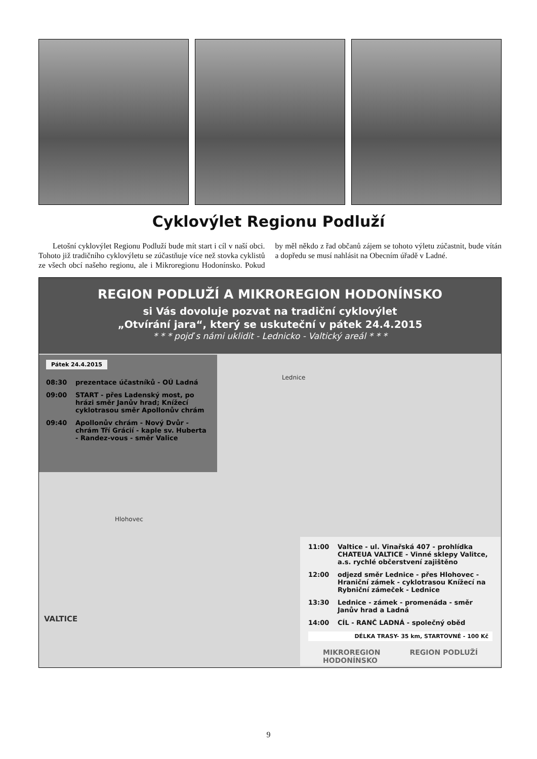Cyklovýlet Regionu Podluží
Letošní cyklovýlet Regionu Podluží bude mít start i cíl v naší obci. Tohoto již tradičního cyklovýletu se zúčastňuje více než stovka cyklistů ze všech obcí našeho regionu, ale i Mikroregionu Hodonínsko. Pokud by měl někdo z řad občanů zájem se tohoto výletu zúčastnit, bude vítán a dopředu se musí nahlásit na Obecním úřadě v Ladné.
REGION PODLUŽÍ A MIKROREGION HODONÍNSKO
si Vás dovoluje pozvat na tradiční cyklovýlet
„Otvírání jara“, který se uskuteční v pátek 24.4.2015
* * * pojď s námi uklidit - Lednicko - Valtický areál * * *
Pátek 24.4.2015
08:30 prezentace účastníků - OÚ Ladná
09:00 START - přes Ladenský most, po hrázi směr Janův hrad; Knížecí cyklotrasou směr Apollonův chrám
09:40 Apollonův chrám - Nový Dvůr - chrám Tří Grácií - kaple sv. Huberta - Randez-vous - směr Valice
Lednice
Hlohovec
VALTICE
11:00 Valtice - ul. Vinařská 407 - prohlídka CHATEUA VALTICE - Vinné sklepy Valitce, a.s. rychlé občerstvení zajištěno
12:00 odjezd směr Lednice - přes Hlohovec - Hraniční zámek - cyklotrasou Knížecí na Rybniční zámeček - Lednice
13:30 Lednice - zámek - promenáda - směr Janův hrad a Ladná
14:00 CÍL - RANČ LADNÁ - společný oběd
DÉLKA TRASY- 35 km, STARTOVNÉ - 100 Kč
MIKROREGION
HODONÍNSKO REGION PODLUŽÍ
9